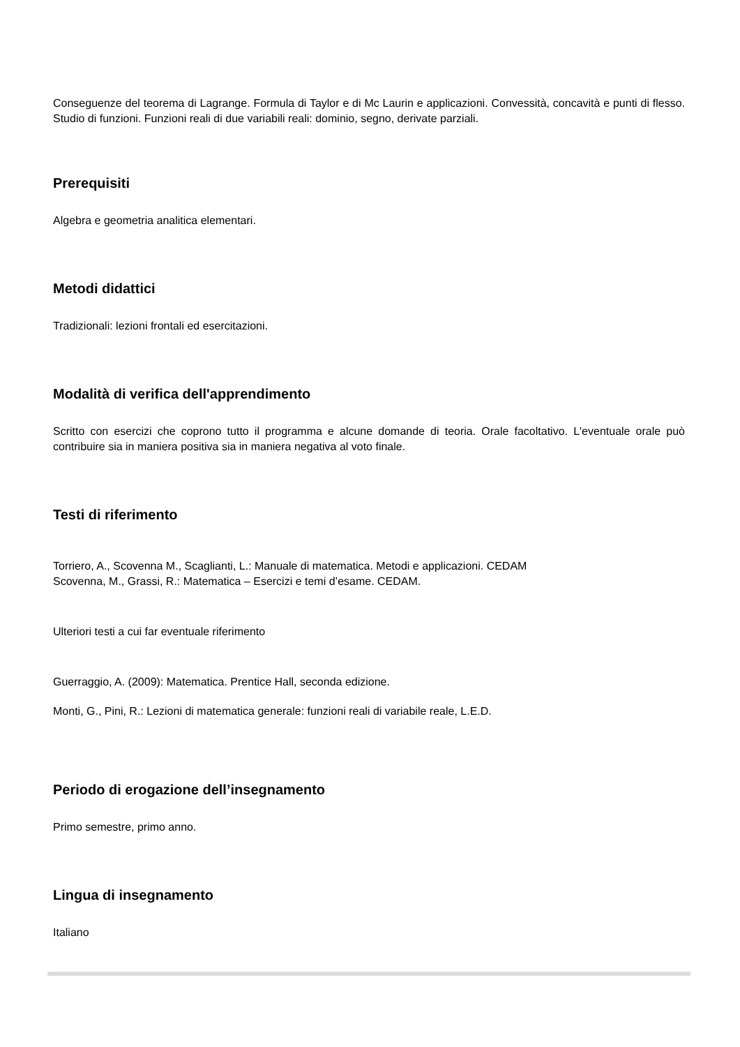Conseguenze del teorema di Lagrange. Formula di Taylor e di Mc Laurin e applicazioni. Convessità, concavità e punti di flesso. Studio di funzioni. Funzioni reali di due variabili reali: dominio, segno, derivate parziali.
Prerequisiti
Algebra e geometria analitica elementari.
Metodi didattici
Tradizionali: lezioni frontali ed esercitazioni.
Modalità di verifica dell'apprendimento
Scritto con esercizi che coprono tutto il programma e alcune domande di teoria. Orale facoltativo. L'eventuale orale può contribuire sia in maniera positiva sia in maniera negativa al voto finale.
Testi di riferimento
Torriero, A., Scovenna M., Scaglianti, L.: Manuale di matematica. Metodi e applicazioni. CEDAM
Scovenna, M., Grassi, R.: Matematica – Esercizi e temi d’esame. CEDAM.
Ulteriori testi a cui far eventuale riferimento
Guerraggio, A. (2009): Matematica. Prentice Hall, seconda edizione.
Monti, G., Pini, R.: Lezioni di matematica generale: funzioni reali di variabile reale, L.E.D.
Periodo di erogazione dell’insegnamento
Primo semestre, primo anno.
Lingua di insegnamento
Italiano